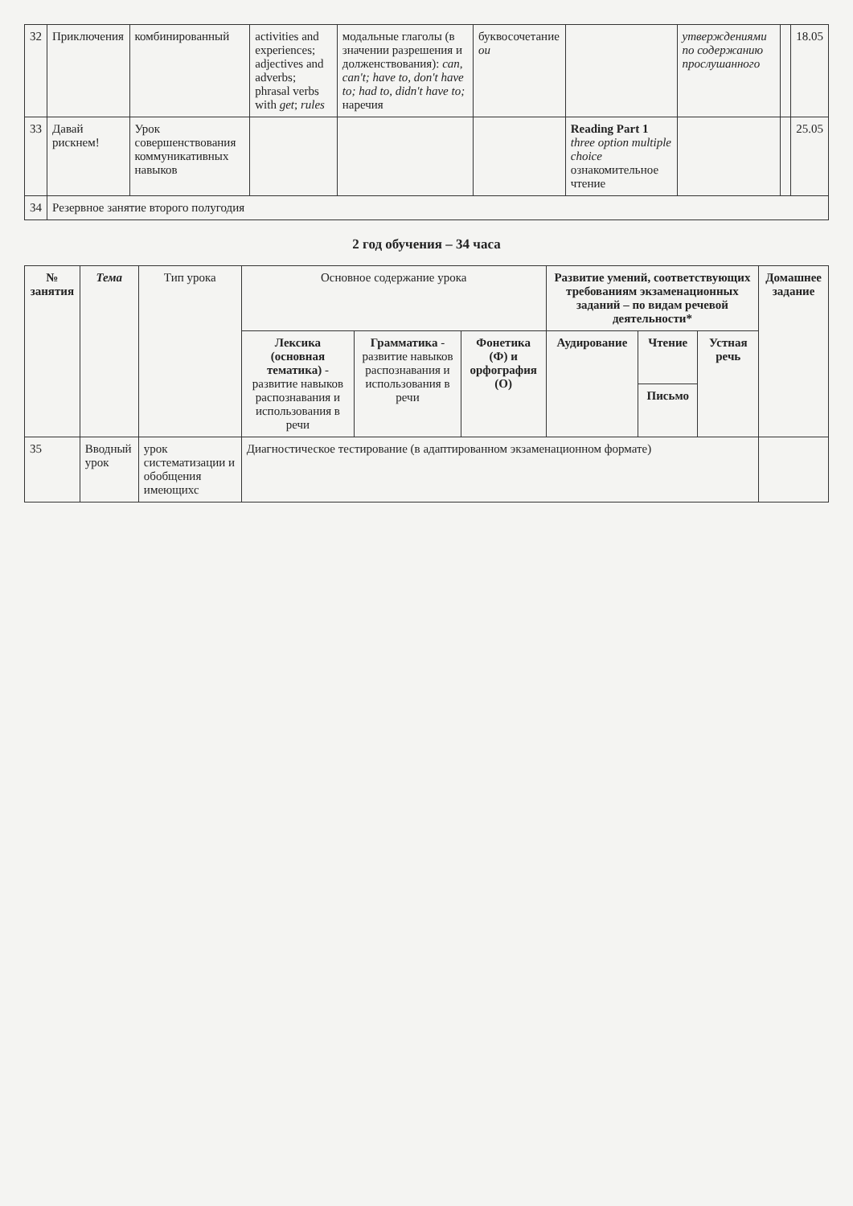| 32 | Приключения | комбинированный | activities and experiences; adjectives and adverbs; phrasal verbs with get ; rules | модальные глаголы (в значении разрешения и долженствования): can, can't; have to, don't have to; had to, didn't have to; наречия | буквосочетание ou | | утверждениями по содержанию прослушанного | | 18.05 |
| 33 | Давай рискнем! | Урок совершенствования коммуникативных навыков | | | | Reading Part 1 three option multiple choice ознакомительное чтение | | | 25.05 |
| 34 | Резервное занятие второго полугодия | | | | | | | | |
2 год обучения – 34 часа
| № занятия | Тема | Тип урока | Основное содержание урока | | | Развитие умений, соответствующих требованиям экзаменационных заданий – по видам речевой деятельности* | | | Домашнее задание |
| --- | --- | --- | --- | --- | --- | --- | --- | --- | --- |
| | | | Лексика (основная тематика) - развитие навыков распознавания и использования в речи | Грамматика - развитие навыков распознавания и использования в речи | Фонетика (Ф) и орфография (О) | Аудирование | Чтение | Устная речь | |
| | | | | | | | Письмо | | |
| 35 | Вводный урок | урок систематизации и обобщения имеющихс | Диагностическое тестирование (в адаптированном экзаменационном формате) | | | | | | |